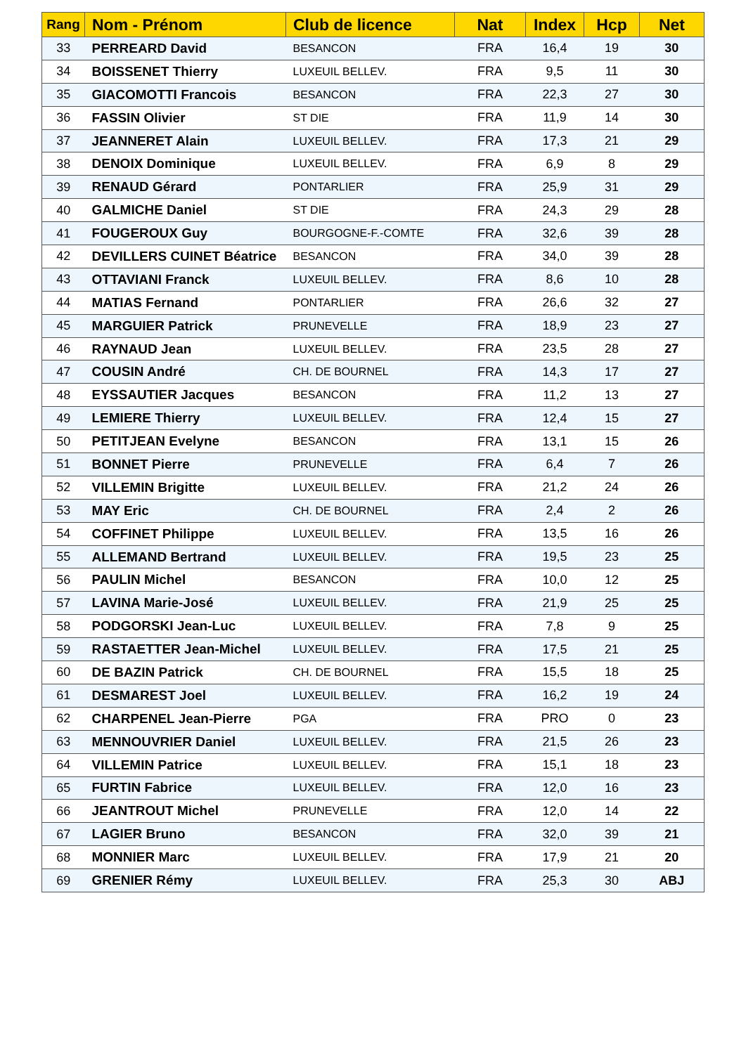| Rang | Nom - Prénom | Club de licence | Nat | Index | Hcp | Net |
| --- | --- | --- | --- | --- | --- | --- |
| 33 | PERREARD David | BESANCON | FRA | 16,4 | 19 | 30 |
| 34 | BOISSENET Thierry | LUXEUIL BELLEV. | FRA | 9,5 | 11 | 30 |
| 35 | GIACOMOTTI Francois | BESANCON | FRA | 22,3 | 27 | 30 |
| 36 | FASSIN Olivier | ST DIE | FRA | 11,9 | 14 | 30 |
| 37 | JEANNERET Alain | LUXEUIL BELLEV. | FRA | 17,3 | 21 | 29 |
| 38 | DENOIX Dominique | LUXEUIL BELLEV. | FRA | 6,9 | 8 | 29 |
| 39 | RENAUD Gérard | PONTARLIER | FRA | 25,9 | 31 | 29 |
| 40 | GALMICHE Daniel | ST DIE | FRA | 24,3 | 29 | 28 |
| 41 | FOUGEROUX Guy | BOURGOGNE-F.-COMTE | FRA | 32,6 | 39 | 28 |
| 42 | DEVILLERS CUINET Béatrice | BESANCON | FRA | 34,0 | 39 | 28 |
| 43 | OTTAVIANI Franck | LUXEUIL BELLEV. | FRA | 8,6 | 10 | 28 |
| 44 | MATIAS Fernand | PONTARLIER | FRA | 26,6 | 32 | 27 |
| 45 | MARGUIER Patrick | PRUNEVELLE | FRA | 18,9 | 23 | 27 |
| 46 | RAYNAUD Jean | LUXEUIL BELLEV. | FRA | 23,5 | 28 | 27 |
| 47 | COUSIN André | CH. DE BOURNEL | FRA | 14,3 | 17 | 27 |
| 48 | EYSSAUTIER Jacques | BESANCON | FRA | 11,2 | 13 | 27 |
| 49 | LEMIERE Thierry | LUXEUIL BELLEV. | FRA | 12,4 | 15 | 27 |
| 50 | PETITJEAN Evelyne | BESANCON | FRA | 13,1 | 15 | 26 |
| 51 | BONNET Pierre | PRUNEVELLE | FRA | 6,4 | 7 | 26 |
| 52 | VILLEMIN Brigitte | LUXEUIL BELLEV. | FRA | 21,2 | 24 | 26 |
| 53 | MAY Eric | CH. DE BOURNEL | FRA | 2,4 | 2 | 26 |
| 54 | COFFINET Philippe | LUXEUIL BELLEV. | FRA | 13,5 | 16 | 26 |
| 55 | ALLEMAND Bertrand | LUXEUIL BELLEV. | FRA | 19,5 | 23 | 25 |
| 56 | PAULIN Michel | BESANCON | FRA | 10,0 | 12 | 25 |
| 57 | LAVINA Marie-José | LUXEUIL BELLEV. | FRA | 21,9 | 25 | 25 |
| 58 | PODGORSKI Jean-Luc | LUXEUIL BELLEV. | FRA | 7,8 | 9 | 25 |
| 59 | RASTAETTER Jean-Michel | LUXEUIL BELLEV. | FRA | 17,5 | 21 | 25 |
| 60 | DE BAZIN Patrick | CH. DE BOURNEL | FRA | 15,5 | 18 | 25 |
| 61 | DESMAREST Joel | LUXEUIL BELLEV. | FRA | 16,2 | 19 | 24 |
| 62 | CHARPENEL Jean-Pierre | PGA | FRA | PRO | 0 | 23 |
| 63 | MENNOUVRIER Daniel | LUXEUIL BELLEV. | FRA | 21,5 | 26 | 23 |
| 64 | VILLEMIN Patrice | LUXEUIL BELLEV. | FRA | 15,1 | 18 | 23 |
| 65 | FURTIN Fabrice | LUXEUIL BELLEV. | FRA | 12,0 | 16 | 23 |
| 66 | JEANTROUT Michel | PRUNEVELLE | FRA | 12,0 | 14 | 22 |
| 67 | LAGIER Bruno | BESANCON | FRA | 32,0 | 39 | 21 |
| 68 | MONNIER Marc | LUXEUIL BELLEV. | FRA | 17,9 | 21 | 20 |
| 69 | GRENIER Rémy | LUXEUIL BELLEV. | FRA | 25,3 | 30 | ABJ |